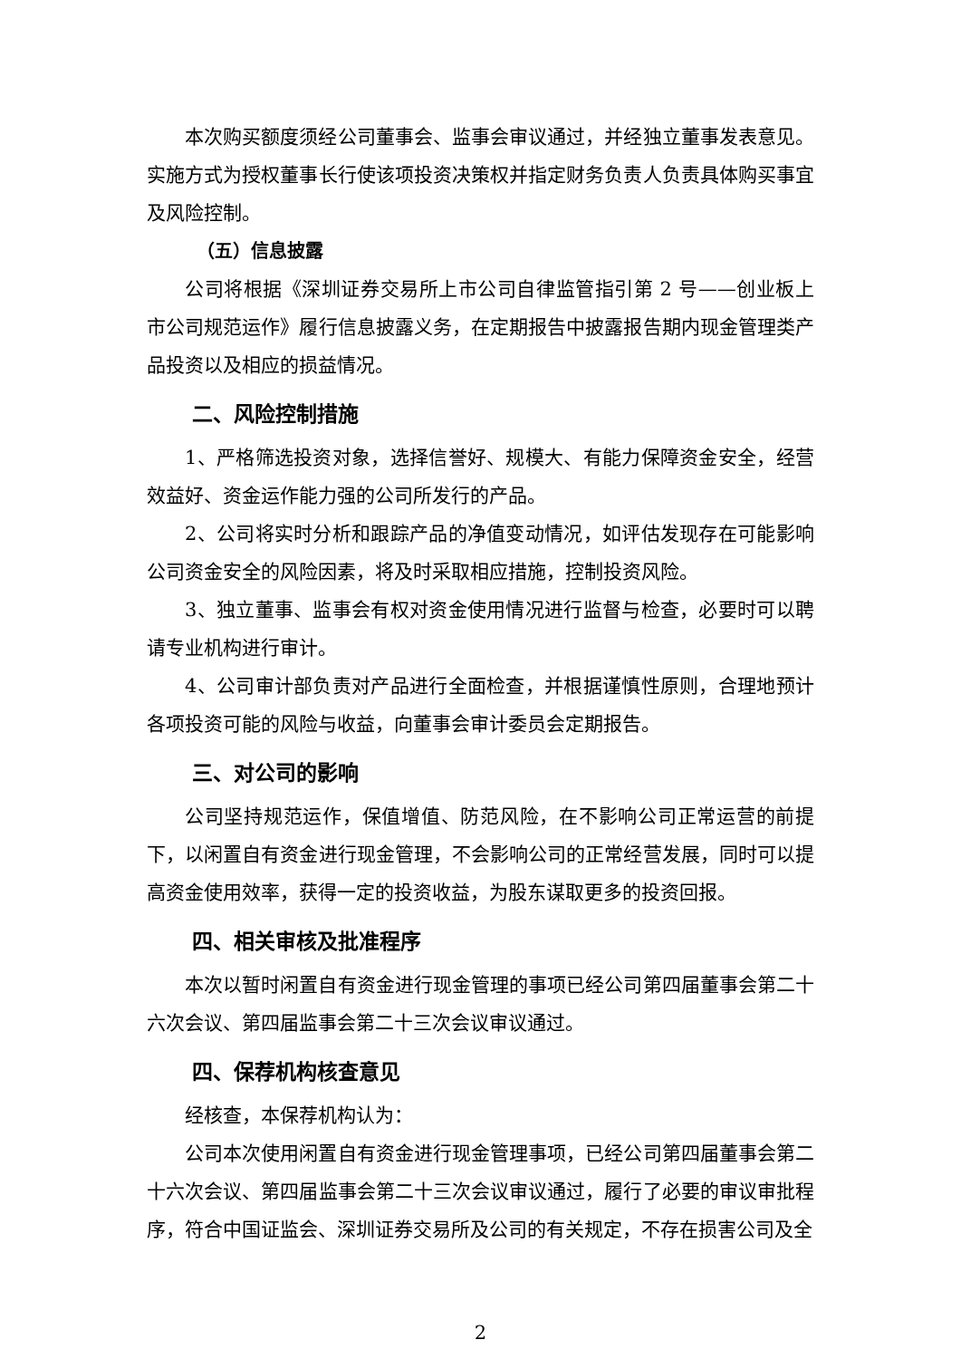本次购买额度须经公司董事会、监事会审议通过，并经独立董事发表意见。实施方式为授权董事长行使该项投资决策权并指定财务负责人负责具体购买事宜及风险控制。
（五）信息披露
公司将根据《深圳证券交易所上市公司自律监管指引第 2 号——创业板上市公司规范运作》履行信息披露义务，在定期报告中披露报告期内现金管理类产品投资以及相应的损益情况。
二、风险控制措施
1、严格筛选投资对象，选择信誉好、规模大、有能力保障资金安全，经营效益好、资金运作能力强的公司所发行的产品。
2、公司将实时分析和跟踪产品的净值变动情况，如评估发现存在可能影响公司资金安全的风险因素，将及时采取相应措施，控制投资风险。
3、独立董事、监事会有权对资金使用情况进行监督与检查，必要时可以聘请专业机构进行审计。
4、公司审计部负责对产品进行全面检查，并根据谨慎性原则，合理地预计各项投资可能的风险与收益，向董事会审计委员会定期报告。
三、对公司的影响
公司坚持规范运作，保值增值、防范风险，在不影响公司正常运营的前提下，以闲置自有资金进行现金管理，不会影响公司的正常经营发展，同时可以提高资金使用效率，获得一定的投资收益，为股东谋取更多的投资回报。
四、相关审核及批准程序
本次以暂时闲置自有资金进行现金管理的事项已经公司第四届董事会第二十六次会议、第四届监事会第二十三次会议审议通过。
四、保荐机构核查意见
经核查，本保荐机构认为：
公司本次使用闲置自有资金进行现金管理事项，已经公司第四届董事会第二十六次会议、第四届监事会第二十三次会议审议通过，履行了必要的审议审批程序，符合中国证监会、深圳证券交易所及公司的有关规定，不存在损害公司及全
2